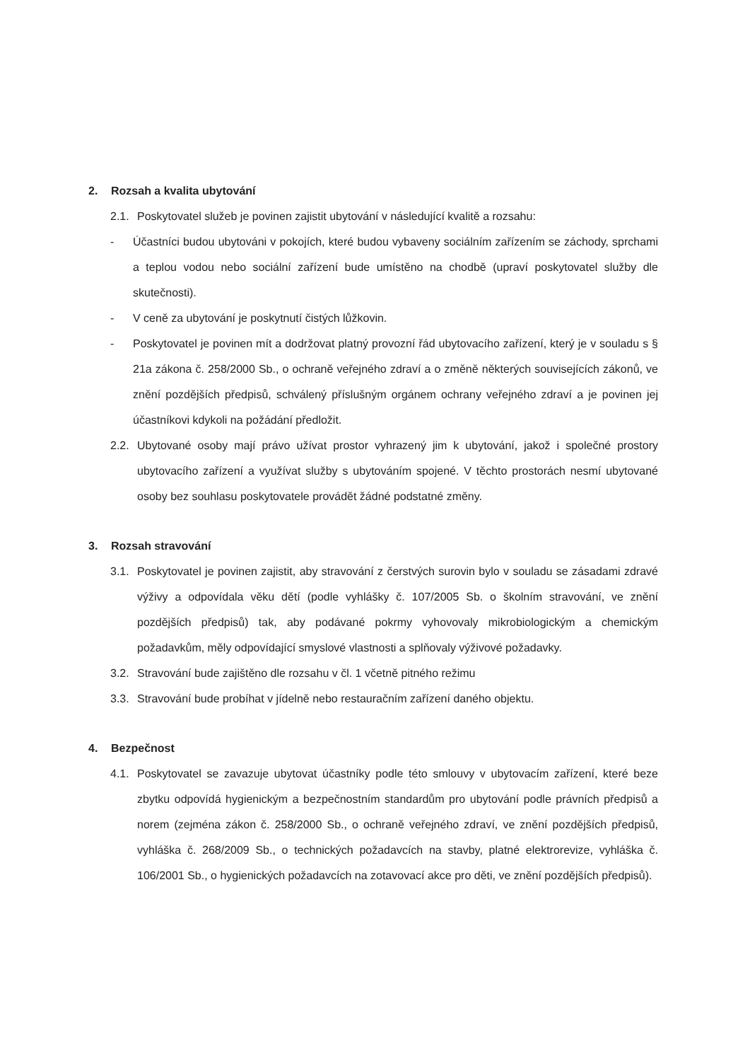2. Rozsah a kvalita ubytování
2.1. Poskytovatel služeb je povinen zajistit ubytování v následující kvalitě a rozsahu:
- Účastníci budou ubytováni v pokojích, které budou vybaveny sociálním zařízením se záchody, sprchami a teplou vodou nebo sociální zařízení bude umístěno na chodbě (upraví poskytovatel služby dle skutečnosti).
- V ceně za ubytování je poskytnutí čistých lůžkovin.
- Poskytovatel je povinen mít a dodržovat platný provozní řád ubytovacího zařízení, který je v souladu s § 21a zákona č. 258/2000 Sb., o ochraně veřejného zdraví a o změně některých souvisejících zákonů, ve znění pozdějších předpisů, schválený příslušným orgánem ochrany veřejného zdraví a je povinen jej účastníkovi kdykoli na požádání předložit.
2.2. Ubytované osoby mají právo užívat prostor vyhrazený jim k ubytování, jakož i společné prostory ubytovacího zařízení a využívat služby s ubytováním spojené. V těchto prostorách nesmí ubytované osoby bez souhlasu poskytovatele provádět žádné podstatné změny.
3. Rozsah stravování
3.1. Poskytovatel je povinen zajistit, aby stravování z čerstvých surovin bylo v souladu se zásadami zdravé výživy a odpovídala věku dětí (podle vyhlášky č. 107/2005 Sb. o školním stravování, ve znění pozdějších předpisů) tak, aby podávané pokrmy vyhovovaly mikrobiologickým a chemickým požadavkům, měly odpovídající smyslové vlastnosti a splňovaly výživové požadavky.
3.2. Stravování bude zajištěno dle rozsahu v čl. 1 včetně pitného režimu
3.3. Stravování bude probíhat v jídelně nebo restauračním zařízení daného objektu.
4. Bezpečnost
4.1. Poskytovatel se zavazuje ubytovat účastníky podle této smlouvy v ubytovacím zařízení, které beze zbytku odpovídá hygienickým a bezpečnostním standardům pro ubytování podle právních předpisů a norem (zejména zákon č. 258/2000 Sb., o ochraně veřejného zdraví, ve znění pozdějších předpisů, vyhláška č. 268/2009 Sb., o technických požadavcích na stavby, platné elektrorevize, vyhláška č. 106/2001 Sb., o hygienických požadavcích na zotavovací akce pro děti, ve znění pozdějších předpisů).